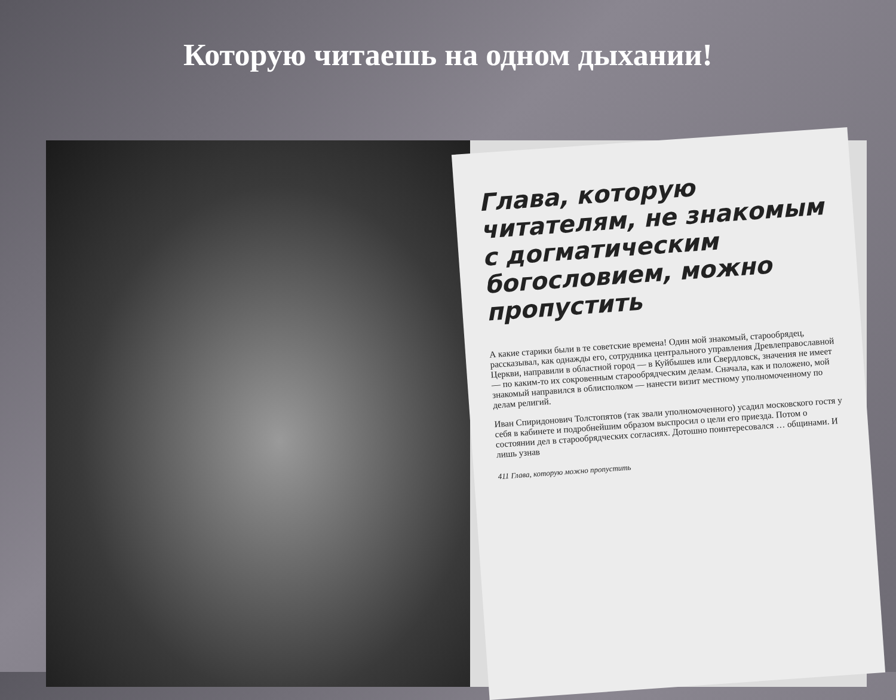Которую читаешь на одном дыхании!
Глава, которую читателям, не знакомым с догматическим богословием, можно пропустить
А какие старики были в те советские времена! Один мой знакомый, старообрядец, рассказывал, как однажды его, сотрудника центрального управления Древлеправославной Церкви, направили в областной город — в Куйбышев или Свердловск, значения не имеет — по каким-то их сокровенным старообрядческим делам. Сначала, как и положено, мой знакомый направился в облисполком — нанести визит местному уполномоченному по делам религий.
Иван Спиридонович Толстопятов (так звали уполномоченного) усадил московского гостя у себя в кабинете и подробнейшим образом выспросил о цели его приезда. Потом о состоянии дел в старообрядческих согласиях. Дотошно поинтересовался … общинами. И лишь узнав
411 Глава, которую можно пропустить